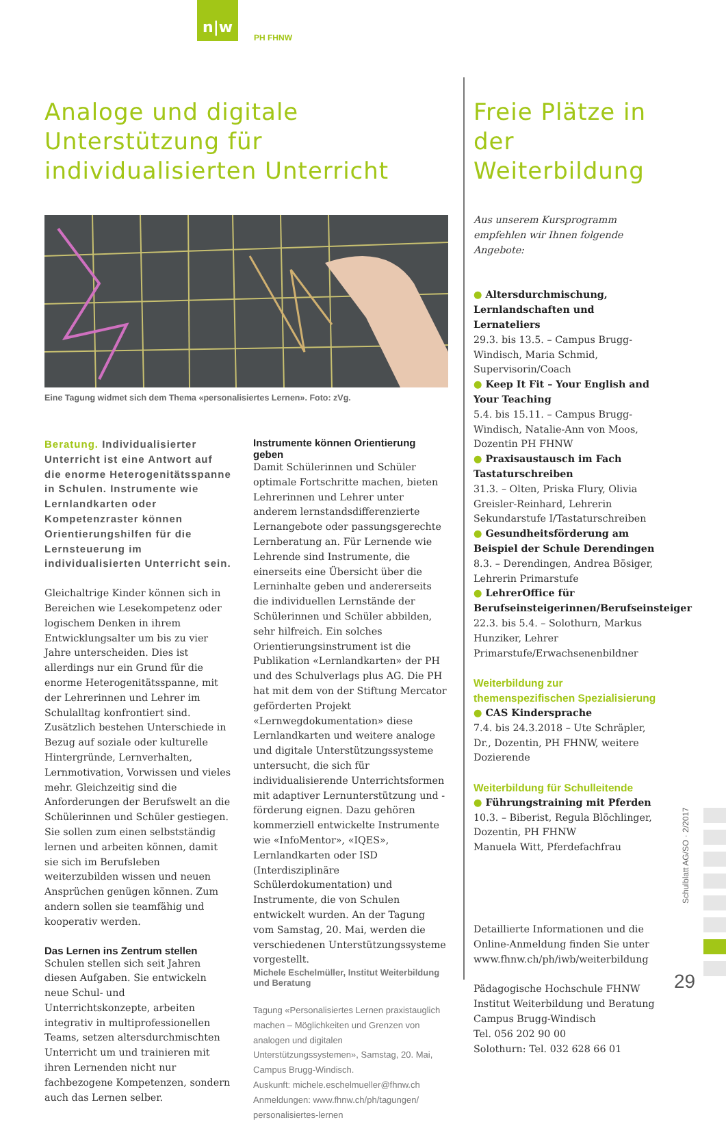n|w
PH FHNW
Analoge und digitale Unterstützung für individualisierten Unterricht
Eine Tagung widmet sich dem Thema «personalisiertes Lernen». Foto: zVg.
Beratung. Individualisierter Unterricht ist eine Antwort auf die enorme Heterogenitätsspanne in Schulen. Instrumente wie Lernlandkarten oder Kompetenzraster können Orientierungshilfen für die Lernsteuerung im individualisierten Unterricht sein.
Gleichaltrige Kinder können sich in Bereichen wie Lesekompetenz oder logischem Denken in ihrem Entwicklungsalter um bis zu vier Jahre unterscheiden. Dies ist allerdings nur ein Grund für die enorme Heterogenitätsspanne, mit der Lehrerinnen und Lehrer im Schulalltag konfrontiert sind. Zusätzlich bestehen Unterschiede in Bezug auf soziale oder kulturelle Hintergründe, Lernverhalten, Lernmotivation, Vorwissen und vieles mehr. Gleichzeitig sind die Anforderungen der Berufswelt an die Schülerinnen und Schüler gestiegen. Sie sollen zum einen selbstständig lernen und arbeiten können, damit sie sich im Berufsleben weiterzubilden wissen und neuen Ansprüchen genügen können. Zum andern sollen sie teamfähig und kooperativ werden.
Das Lernen ins Zentrum stellen
Schulen stellen sich seit Jahren diesen Aufgaben. Sie entwickeln neue Schul- und Unterrichtskonzepte, arbeiten integrativ in multiprofessionellen Teams, setzen altersdurchmischten Unterricht um und trainieren mit ihren Lernenden nicht nur fachbezogene Kompetenzen, sondern auch das Lernen selber.
Instrumente können Orientierung geben
Damit Schülerinnen und Schüler optimale Fortschritte machen, bieten Lehrerinnen und Lehrer unter anderem lernstandsdifferenzierte Lernangebote oder passungsgerechte Lernberatung an. Für Lernende wie Lehrende sind Instrumente, die einerseits eine Übersicht über die Lerninhalte geben und andererseits die individuellen Lernstände der Schülerinnen und Schüler abbilden, sehr hilfreich. Ein solches Orientierungsinstrument ist die Publikation «Lernlandkarten» der PH und des Schulverlags plus AG. Die PH hat mit dem von der Stiftung Mercator geförderten Projekt «Lernwegdokumentation» diese Lernlandkarten und weitere analoge und digitale Unterstützungssysteme untersucht, die sich für individualisierende Unterrichtsformen mit adaptiver Lernunterstützung und -förderung eignen. Dazu gehören kommerziell entwickelte Instrumente wie «InfoMentor», «IQES», Lernlandkarten oder ISD (Interdisziplinäre Schülerdokumentation) und Instrumente, die von Schulen entwickelt wurden. An der Tagung vom Samstag, 20. Mai, werden die verschiedenen Unterstützungssysteme vorgestellt.
Michele Eschelmüller, Institut Weiterbildung und Beratung
Tagung «Personalisiertes Lernen praxistauglich machen – Möglichkeiten und Grenzen von analogen und digitalen Unterstützungssystemen», Samstag, 20. Mai, Campus Brugg-Windisch.
Auskunft: michele.eschelmueller@fhnw.ch
Anmeldungen: www.fhnw.ch/ph/tagungen/ personalisiertes-lernen
Freie Plätze in der Weiterbildung
Aus unserem Kursprogramm empfehlen wir Ihnen folgende Angebote:
● Altersdurchmischung, Lernlandschaften und Lernateliers
29.3. bis 13.5. – Campus Brugg-Windisch, Maria Schmid, Supervisorin/Coach
● Keep It Fit – Your English and Your Teaching
5.4. bis 15.11. – Campus Brugg-Windisch, Natalie-Ann von Moos, Dozentin PH FHNW
● Praxisaustausch im Fach Tastaturschreiben
31.3. – Olten, Priska Flury, Olivia Greisler-Reinhard, Lehrerin Sekundarstufe I/Tastaturschreiben
● Gesundheitsförderung am Beispiel der Schule Derendingen
8.3. – Derendingen, Andrea Bösiger, Lehrerin Primarstufe
● LehrerOffice für Berufseinsteigerinnen/Berufseinsteiger
22.3. bis 5.4. – Solothurn, Markus Hunziker, Lehrer Primarstufe/Erwachsenenbildner
Weiterbildung zur themenspezifischen Spezialisierung
● CAS Kindersprache
7.4. bis 24.3.2018 – Ute Schräpler, Dr., Dozentin, PH FHNW, weitere Dozierende
Weiterbildung für Schulleitende
● Führungstraining mit Pferden
10.3. – Biberist, Regula Blöchlinger, Dozentin, PH FHNW
Manuela Witt, Pferdefachfrau
Detaillierte Informationen und die Online-Anmeldung finden Sie unter www.fhnw.ch/ph/iwb/weiterbildung
Pädagogische Hochschule FHNW
Institut Weiterbildung und Beratung
Campus Brugg-Windisch
Tel. 056 202 90 00
Solothurn: Tel. 032 628 66 01
Schulblatt AG/SO · 2/2017
29